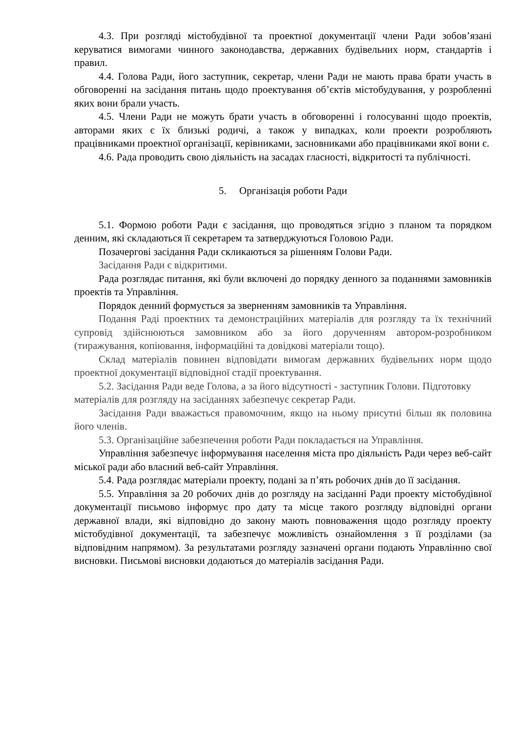4.3. При розгляді містобудівної та проектної документації члени Ради зобов’язані керуватися вимогами чинного законодавства, державних будівельних норм, стандартів і правил.
4.4. Голова Ради, його заступник, секретар, члени Ради не мають права брати участь в обговоренні на засідання питань щодо проектування об’єктів містобудування, у розробленні яких вони брали участь.
4.5. Члени Ради не можуть брати участь в обговоренні і голосуванні щодо проектів, авторами яких є їх близькі родичі, а також у випадках, коли проекти розробляють працівниками проектної організації, керівниками, засновниками або працівниками якої вони є.
4.6. Рада проводить свою діяльність на засадах гласності, відкритості та публічності.
5. Організація роботи Ради
5.1. Формою роботи Ради є засідання, що проводяться згідно з планом та порядком денним, які складаються її секретарем та затверджуються Головою Ради.
Позачергові засідання Ради скликаються за рішенням Голови Ради.
Засідання Ради є відкритими.
Рада розглядає питання, які були включені до порядку денного за поданнями замовників проектів та Управління.
Порядок денний формується за зверненням замовників та Управління.
Подання Раді проектних та демонстраційних матеріалів для розгляду та їх технічний супровід здійснюються замовником або за його дорученням автором-розробником (тиражування, копіювання, інформаційні та довідкові матеріали тощо).
Склад матеріалів повинен відповідати вимогам державних будівельних норм щодо проектної документації відповідної стадії проектування.
5.2. Засідання Ради веде Голова, а за його відсутності - заступник Голови. Підготовку матеріалів для розгляду на засіданнях забезпечує секретар Ради.
Засідання Ради вважається правомочним, якщо на ньому присутні більш як половина його членів.
5.3. Організаційне забезпечення роботи Ради покладається на Управління.
Управління забезпечує інформування населення міста про діяльність Ради через веб-сайт міської ради або власний веб-сайт Управління.
5.4. Рада розглядає матеріали проекту, подані за п’ять робочих днів до її засідання.
5.5. Управління за 20 робочих днів до розгляду на засіданні Ради проекту містобудівної документації письмово інформує про дату та місце такого розгляду відповідні органи державної влади, які відповідно до закону мають повноваження щодо розгляду проекту містобудівної документації, та забезпечує можливість ознайомлення з її розділами (за відповідним напрямом). За результатами розгляду зазначені органи подають Управлінню свої висновки. Письмові висновки додаються до матеріалів засідання Ради.